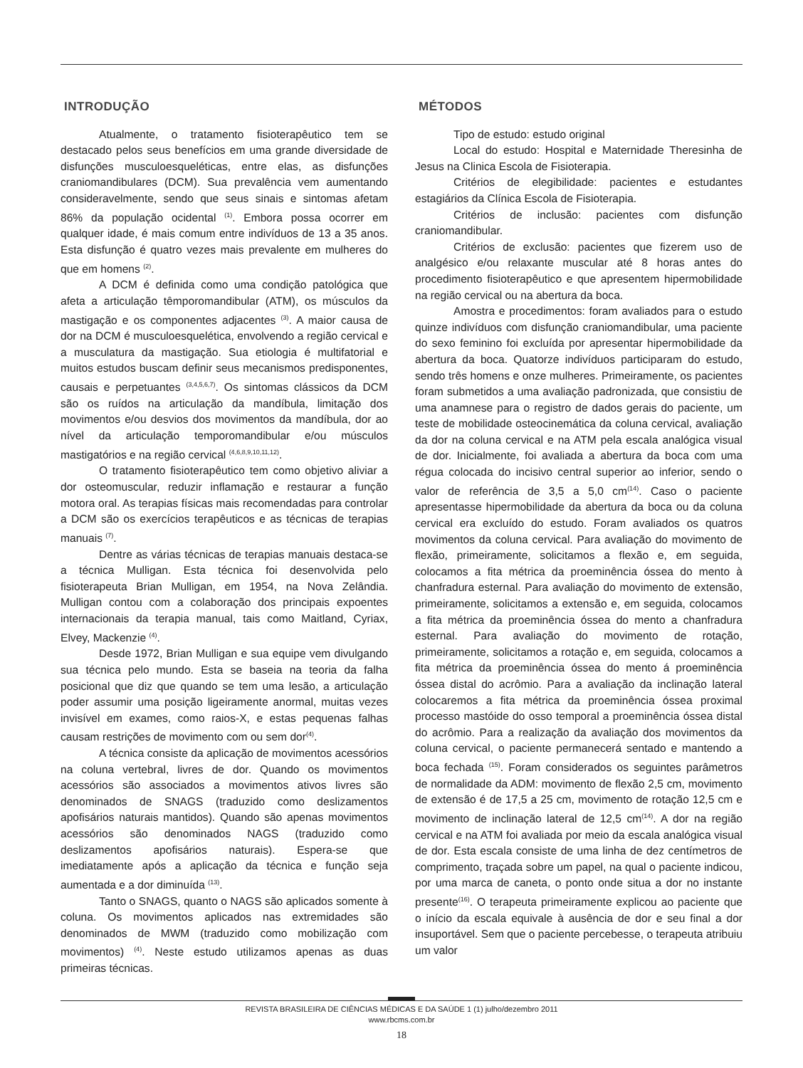INTRODUÇÃO
Atualmente, o tratamento fisioterapêutico tem se destacado pelos seus benefícios em uma grande diversidade de disfunções musculoesqueléticas, entre elas, as disfunções craniomandibulares (DCM). Sua prevalência vem aumentando consideravelmente, sendo que seus sinais e sintomas afetam 86% da população ocidental <sup>(1)</sup>. Embora possa ocorrer em qualquer idade, é mais comum entre indivíduos de 13 a 35 anos. Esta disfunção é quatro vezes mais prevalente em mulheres do que em homens <sup>(2)</sup>.
A DCM é definida como uma condição patológica que afeta a articulação têmporomandibular (ATM), os músculos da mastigação e os componentes adjacentes <sup>(3)</sup>. A maior causa de dor na DCM é musculoesquelética, envolvendo a região cervical e a musculatura da mastigação. Sua etiologia é multifatorial e muitos estudos buscam definir seus mecanismos predisponentes, causais e perpetuantes <sup>(3,4,5,6,7)</sup>. Os sintomas clássicos da DCM são os ruídos na articulação da mandíbula, limitação dos movimentos e/ou desvios dos movimentos da mandíbula, dor ao nível da articulação temporomandibular e/ou músculos mastigatórios e na região cervical <sup>(4,6,8,9,10,11,12)</sup>.
O tratamento fisioterapêutico tem como objetivo aliviar a dor osteomuscular, reduzir inflamação e restaurar a função motora oral. As terapias físicas mais recomendadas para controlar a DCM são os exercícios terapêuticos e as técnicas de terapias manuais <sup>(7)</sup>.
Dentre as várias técnicas de terapias manuais destaca-se a técnica Mulligan. Esta técnica foi desenvolvida pelo fisioterapeuta Brian Mulligan, em 1954, na Nova Zelândia. Mulligan contou com a colaboração dos principais expoentes internacionais da terapia manual, tais como Maitland, Cyriax, Elvey, Mackenzie <sup>(4)</sup>.
Desde 1972, Brian Mulligan e sua equipe vem divulgando sua técnica pelo mundo. Esta se baseia na teoria da falha posicional que diz que quando se tem uma lesão, a articulação poder assumir uma posição ligeiramente anormal, muitas vezes invisível em exames, como raios-X, e estas pequenas falhas causam restrições de movimento com ou sem dor<sup>(4)</sup>.
A técnica consiste da aplicação de movimentos acessórios na coluna vertebral, livres de dor. Quando os movimentos acessórios são associados a movimentos ativos livres são denominados de SNAGS (traduzido como deslizamentos apofisários naturais mantidos). Quando são apenas movimentos acessórios são denominados NAGS (traduzido como deslizamentos apofisários naturais). Espera-se que imediatamente após a aplicação da técnica e função seja aumentada e a dor diminuída <sup>(13)</sup>.
Tanto o SNAGS, quanto o NAGS são aplicados somente à coluna. Os movimentos aplicados nas extremidades são denominados de MWM (traduzido como mobilização com movimentos) <sup>(4)</sup>. Neste estudo utilizamos apenas as duas primeiras técnicas.
MÉTODOS
Tipo de estudo: estudo original
Local do estudo: Hospital e Maternidade Theresinha de Jesus na Clinica Escola de Fisioterapia.
Critérios de elegibilidade: pacientes e estudantes estagiários da Clínica Escola de Fisioterapia.
Critérios de inclusão: pacientes com disfunção craniomandibular.
Critérios de exclusão: pacientes que fizerem uso de analgésico e/ou relaxante muscular até 8 horas antes do procedimento fisioterapêutico e que apresentem hipermobilidade na região cervical ou na abertura da boca.
Amostra e procedimentos: foram avaliados para o estudo quinze indivíduos com disfunção craniomandibular, uma paciente do sexo feminino foi excluída por apresentar hipermobilidade da abertura da boca. Quatorze indivíduos participaram do estudo, sendo três homens e onze mulheres. Primeiramente, os pacientes foram submetidos a uma avaliação padronizada, que consistiu de uma anamnese para o registro de dados gerais do paciente, um teste de mobilidade osteocinemática da coluna cervical, avaliação da dor na coluna cervical e na ATM pela escala analógica visual de dor. Inicialmente, foi avaliada a abertura da boca com uma régua colocada do incisivo central superior ao inferior, sendo o valor de referência de 3,5 a 5,0 cm<sup>(14)</sup>. Caso o paciente apresentasse hipermobilidade da abertura da boca ou da coluna cervical era excluído do estudo. Foram avaliados os quatros movimentos da coluna cervical. Para avaliação do movimento de flexão, primeiramente, solicitamos a flexão e, em seguida, colocamos a fita métrica da proeminência óssea do mento à chanfradura esternal. Para avaliação do movimento de extensão, primeiramente, solicitamos a extensão e, em seguida, colocamos a fita métrica da proeminência óssea do mento a chanfradura esternal. Para avaliação do movimento de rotação, primeiramente, solicitamos a rotação e, em seguida, colocamos a fita métrica da proeminência óssea do mento á proeminência óssea distal do acrômio. Para a avaliação da inclinação lateral colocaremos a fita métrica da proeminência óssea proximal processo mastóide do osso temporal a proeminência óssea distal do acrômio. Para a realização da avaliação dos movimentos da coluna cervical, o paciente permanecerá sentado e mantendo a boca fechada <sup>(15)</sup>. Foram considerados os seguintes parâmetros de normalidade da ADM: movimento de flexão 2,5 cm, movimento de extensão é de 17,5 a 25 cm, movimento de rotação 12,5 cm e movimento de inclinação lateral de 12,5 cm<sup>(14)</sup>. A dor na região cervical e na ATM foi avaliada por meio da escala analógica visual de dor. Esta escala consiste de uma linha de dez centímetros de comprimento, traçada sobre um papel, na qual o paciente indicou, por uma marca de caneta, o ponto onde situa a dor no instante presente<sup>(16)</sup>. O terapeuta primeiramente explicou ao paciente que o início da escala equivale à ausência de dor e seu final a dor insuportável. Sem que o paciente percebesse, o terapeuta atribuiu um valor
REVISTA BRASILEIRA DE CIÊNCIAS MÉDICAS E DA SAÚDE 1 (1) julho/dezembro 2011
www.rbcms.com.br
18